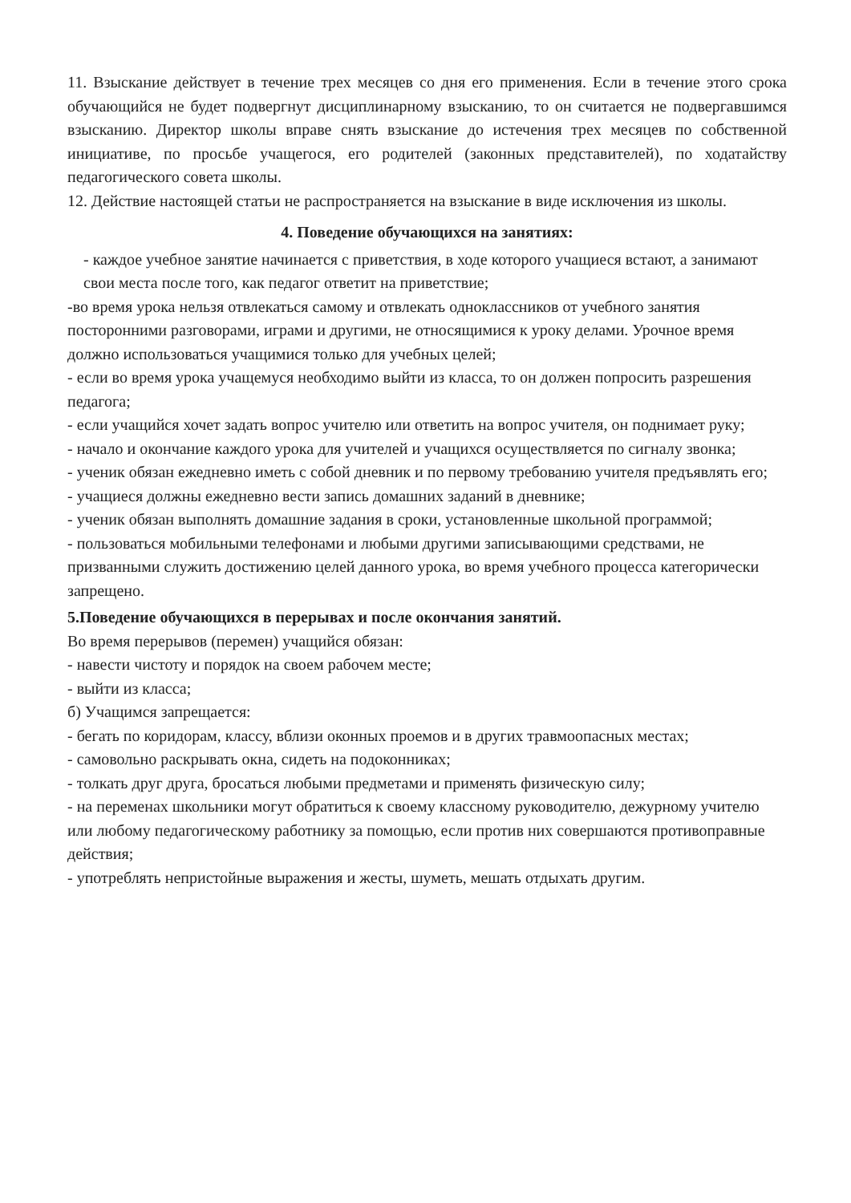11. Взыскание действует в течение трех месяцев со дня его применения. Если в течение этого срока обучающийся не будет подвергнут дисциплинарному взысканию, то он считается не подвергавшимся взысканию. Директор школы вправе снять взыскание до истечения трех месяцев по собственной инициативе, по просьбе учащегося, его родителей (законных представителей), по ходатайству педагогического совета школы.
12. Действие настоящей статьи не распространяется на взыскание в виде исключения из школы.
4. Поведение обучающихся на занятиях:
- каждое учебное занятие начинается с приветствия, в ходе которого учащиеся встают, а занимают свои места после того, как педагог ответит на приветствие;
-во время урока нельзя отвлекаться самому и отвлекать одноклассников от учебного занятия посторонними разговорами, играми и другими, не относящимися к уроку делами. Урочное время должно использоваться учащимися только для учебных целей;
- если во время урока учащемуся необходимо выйти из класса, то он должен попросить разрешения педагога;
- если учащийся хочет задать вопрос учителю или ответить на вопрос учителя, он поднимает руку;
- начало и окончание каждого урока для учителей и учащихся осуществляется по сигналу звонка;
- ученик обязан ежедневно иметь с собой дневник и по первому требованию учителя предъявлять его;
- учащиеся должны ежедневно вести запись домашних заданий в дневнике;
- ученик обязан выполнять домашние задания в сроки, установленные школьной программой;
- пользоваться мобильными телефонами и любыми другими записывающими средствами, не призванными служить достижению целей данного урока, во время учебного процесса категорически запрещено.
5.Поведение обучающихся в перерывах и после окончания занятий.
Во время перерывов (перемен) учащийся обязан:
- навести чистоту и порядок на своем рабочем месте;
- выйти из класса;
б) Учащимся запрещается:
- бегать по коридорам, классу, вблизи оконных проемов и в других травмоопасных местах;
- самовольно раскрывать окна, сидеть на подоконниках;
- толкать друг друга, бросаться любыми предметами и применять физическую силу;
- на переменах школьники могут обратиться к своему классному руководителю, дежурному учителю или любому педагогическому работнику за помощью, если против них совершаются противоправные действия;
- употреблять непристойные выражения и жесты, шуметь, мешать отдыхать другим.